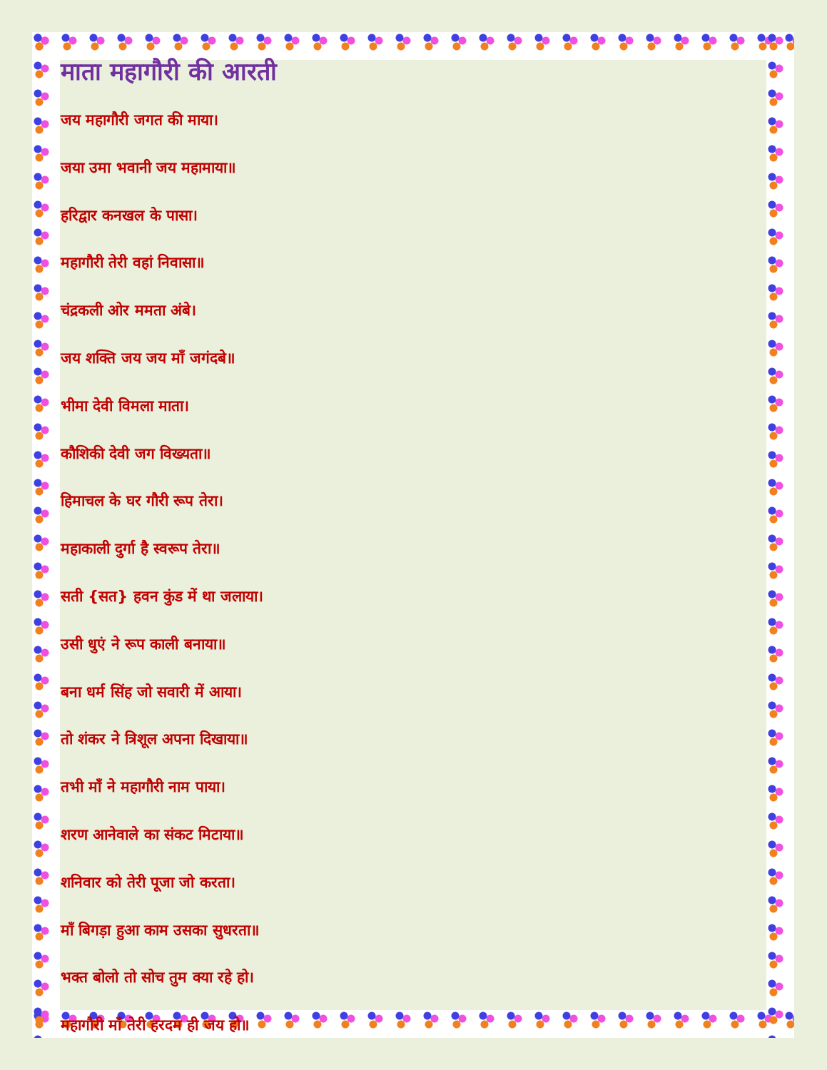माता महागौरी की आरती
जय महागौरी जगत की माया।
जया उमा भवानी जय महामाया॥
हरिद्वार कनखल के पासा।
महागौरी तेरी वहां निवासा॥
चंद्रकली ओर ममता अंबे।
जय शक्ति जय जय माँ जगंदबे॥
भीमा देवी विमला माता।
कौशिकी देवी जग विख्यता॥
हिमाचल के घर गौरी रूप तेरा।
महाकाली दुर्गा है स्वरूप तेरा॥
सती {सत} हवन कुंड में था जलाया।
उसी धुएं ने रूप काली बनाया॥
बना धर्म सिंह जो सवारी में आया।
तो शंकर ने त्रिशूल अपना दिखाया॥
तभी माँ ने महागौरी नाम पाया।
शरण आनेवाले का संकट मिटाया॥
शनिवार को तेरी पूजा जो करता।
माँ बिगड़ा हुआ काम उसका सुधरता॥
भक्त बोलो तो सोच तुम क्या रहे हो।
महागौरी माँ तेरी हरदम ही जय हो॥